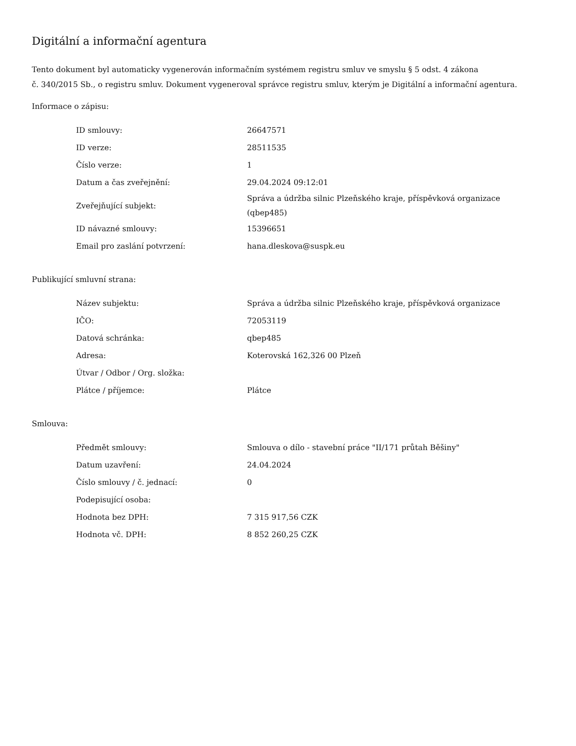Digitální a informační agentura
Tento dokument byl automaticky vygenerován informačním systémem registru smluv ve smyslu § 5 odst. 4 zákona
č. 340/2015 Sb., o registru smluv. Dokument vygeneroval správce registru smluv, kterým je Digitální a informační agentura.
Informace o zápisu:
| ID smlouvy: | 26647571 |
| ID verze: | 28511535 |
| Číslo verze: | 1 |
| Datum a čas zveřejnění: | 29.04.2024 09:12:01 |
| Zveřejňující subjekt: | Správa a údržba silnic Plzeňského kraje, příspěvková organizace (qbep485) |
| ID návazné smlouvy: | 15396651 |
| Email pro zaslání potvrzení: | hana.dleskova@suspk.eu |
Publikující smluvní strana:
| Název subjektu: | Správa a údržba silnic Plzeňského kraje, příspěvková organizace |
| IČO: | 72053119 |
| Datová schránka: | qbep485 |
| Adresa: | Koterovská 162,326 00 Plzeň |
| Útvar / Odbor / Org. složka: | |
| Plátce / příjemce: | Plátce |
Smlouva:
| Předmět smlouvy: | Smlouva o dílo - stavební práce "II/171 průtah Běšiny" |
| Datum uzavření: | 24.04.2024 |
| Číslo smlouvy / č. jednací: | 0 |
| Podepisující osoba: | |
| Hodnota bez DPH: | 7 315 917,56 CZK |
| Hodnota vč. DPH: | 8 852 260,25 CZK |